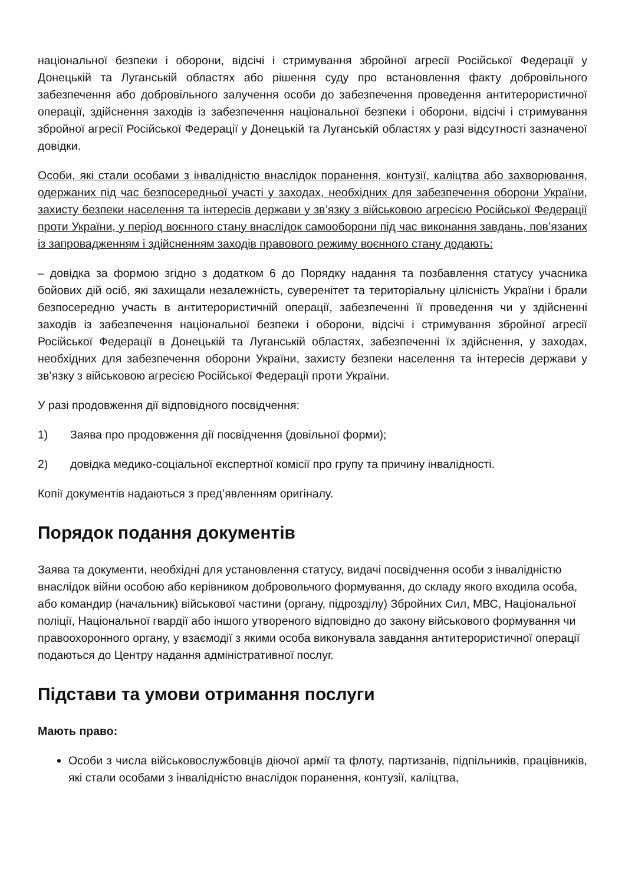національної безпеки і оборони, відсічі і стримування збройної агресії Російської Федерації у Донецькій та Луганській областях або рішення суду про встановлення факту добровільного забезпечення або добровільного залучення особи до забезпечення проведення антитерористичної операції, здійснення заходів із забезпечення національної безпеки і оборони, відсічі і стримування збройної агресії Російської Федерації у Донецькій та Луганській областях у разі відсутності зазначеної довідки.
Особи, які стали особами з інвалідністю внаслідок поранення, контузії, каліцтва або захворювання, одержаних під час безпосередньої участі у заходах, необхідних для забезпечення оборони України, захисту безпеки населення та інтересів держави у зв’язку з військовою агресією Російської Федерації проти України, у період воєнного стану внаслідок самооборони під час виконання завдань, пов’язаних із запровадженням і здійсненням заходів правового режиму воєнного стану додають:
– довідка за формою згідно з додатком 6 до Порядку надання та позбавлення статусу учасника бойових дій осіб, які захищали незалежність, суверенітет та територіальну цілісність України і брали безпосередню участь в антитерористичній операції, забезпеченні її проведення чи у здійсненні заходів із забезпечення національної безпеки і оборони, відсічі і стримування збройної агресії Російської Федерації в Донецькій та Луганській областях, забезпеченні їх здійснення, у заходах, необхідних для забезпечення оборони України, захисту безпеки населення та інтересів держави у зв’язку з військовою агресією Російської Федерації проти України.
У разі продовження дії відповідного посвідчення:
1) Заява про продовження дії посвідчення (довільної форми);
2) довідка медико-соціальної експертної комісії про групу та причину інвалідності.
Копії документів надаються з пред’явленням оригіналу.
Порядок подання документів
Заява та документи, необхідні для установлення статусу, видачі посвідчення особи з інвалідністю внаслідок війни особою або керівником добровольчого формування, до складу якого входила особа, або командир (начальник) військової частини (органу, підрозділу) Збройних Сил, МВС, Національної поліції, Національної гвардії або іншого утвореного відповідно до закону військового формування чи правоохоронного органу, у взаємодії з якими особа виконувала завдання антитерористичної операції подаються до Центру надання адміністративної послуг.
Підстави та умови отримання послуги
Мають право:
Особи з числа військовослужбовців діючої армії та флоту, партизанів, підпільників, працівників, які стали особами з інвалідністю внаслідок поранення, контузії, каліцтва,